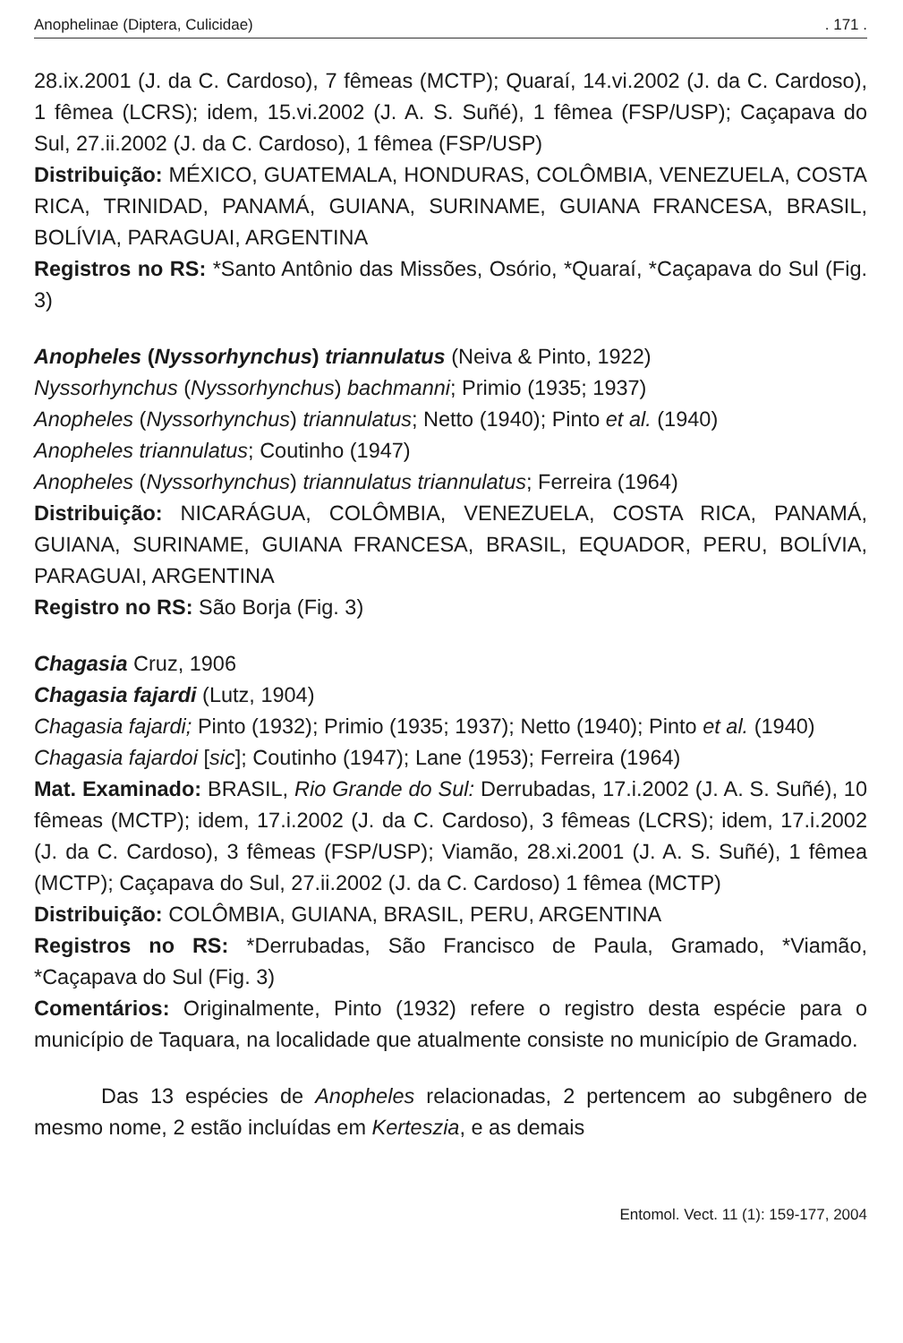Anophelinae (Diptera, Culicidae). 171 .
28.ix.2001 (J. da C. Cardoso), 7 fêmeas (MCTP); Quaraí, 14.vi.2002 (J. da C. Cardoso), 1 fêmea (LCRS); idem, 15.vi.2002 (J. A. S. Suñé), 1 fêmea (FSP/USP); Caçapava do Sul, 27.ii.2002 (J. da C. Cardoso), 1 fêmea (FSP/USP)
Distribuição: MÉXICO, GUATEMALA, HONDURAS, COLÔMBIA, VENEZUELA, COSTA RICA, TRINIDAD, PANAMÁ, GUIANA, SURINAME, GUIANA FRANCESA, BRASIL, BOLÍVIA, PARAGUAI, ARGENTINA
Registros no RS: *Santo Antônio das Missões, Osório, *Quaraí, *Caçapava do Sul (Fig. 3)
Anopheles (Nyssorhynchus) triannulatus (Neiva & Pinto, 1922)
Nyssorhynchus (Nyssorhynchus) bachmanni; Primio (1935; 1937)
Anopheles (Nyssorhynchus) triannulatus; Netto (1940); Pinto et al. (1940)
Anopheles triannulatus; Coutinho (1947)
Anopheles (Nyssorhynchus) triannulatus triannulatus; Ferreira (1964)
Distribuição: NICARÁGUA, COLÔMBIA, VENEZUELA, COSTA RICA, PANAMÁ, GUIANA, SURINAME, GUIANA FRANCESA, BRASIL, EQUADOR, PERU, BOLÍVIA, PARAGUAI, ARGENTINA
Registro no RS: São Borja (Fig. 3)
Chagasia Cruz, 1906
Chagasia fajardi (Lutz, 1904)
Chagasia fajardi; Pinto (1932); Primio (1935; 1937); Netto (1940); Pinto et al. (1940)
Chagasia fajardoi [sic]; Coutinho (1947); Lane (1953); Ferreira (1964)
Mat. Examinado: BRASIL, Rio Grande do Sul: Derrubadas, 17.i.2002 (J. A. S. Suñé), 10 fêmeas (MCTP); idem, 17.i.2002 (J. da C. Cardoso), 3 fêmeas (LCRS); idem, 17.i.2002 (J. da C. Cardoso), 3 fêmeas (FSP/USP); Viamão, 28.xi.2001 (J. A. S. Suñé), 1 fêmea (MCTP); Caçapava do Sul, 27.ii.2002 (J. da C. Cardoso) 1 fêmea (MCTP)
Distribuição: COLÔMBIA, GUIANA, BRASIL, PERU, ARGENTINA
Registros no RS: *Derrubadas, São Francisco de Paula, Gramado, *Viamão, *Caçapava do Sul (Fig. 3)
Comentários: Originalmente, Pinto (1932) refere o registro desta espécie para o município de Taquara, na localidade que atualmente consiste no município de Gramado.
Das 13 espécies de Anopheles relacionadas, 2 pertencem ao subgênero de mesmo nome, 2 estão incluídas em Kerteszia, e as demais
Entomol. Vect. 11 (1): 159-177, 2004